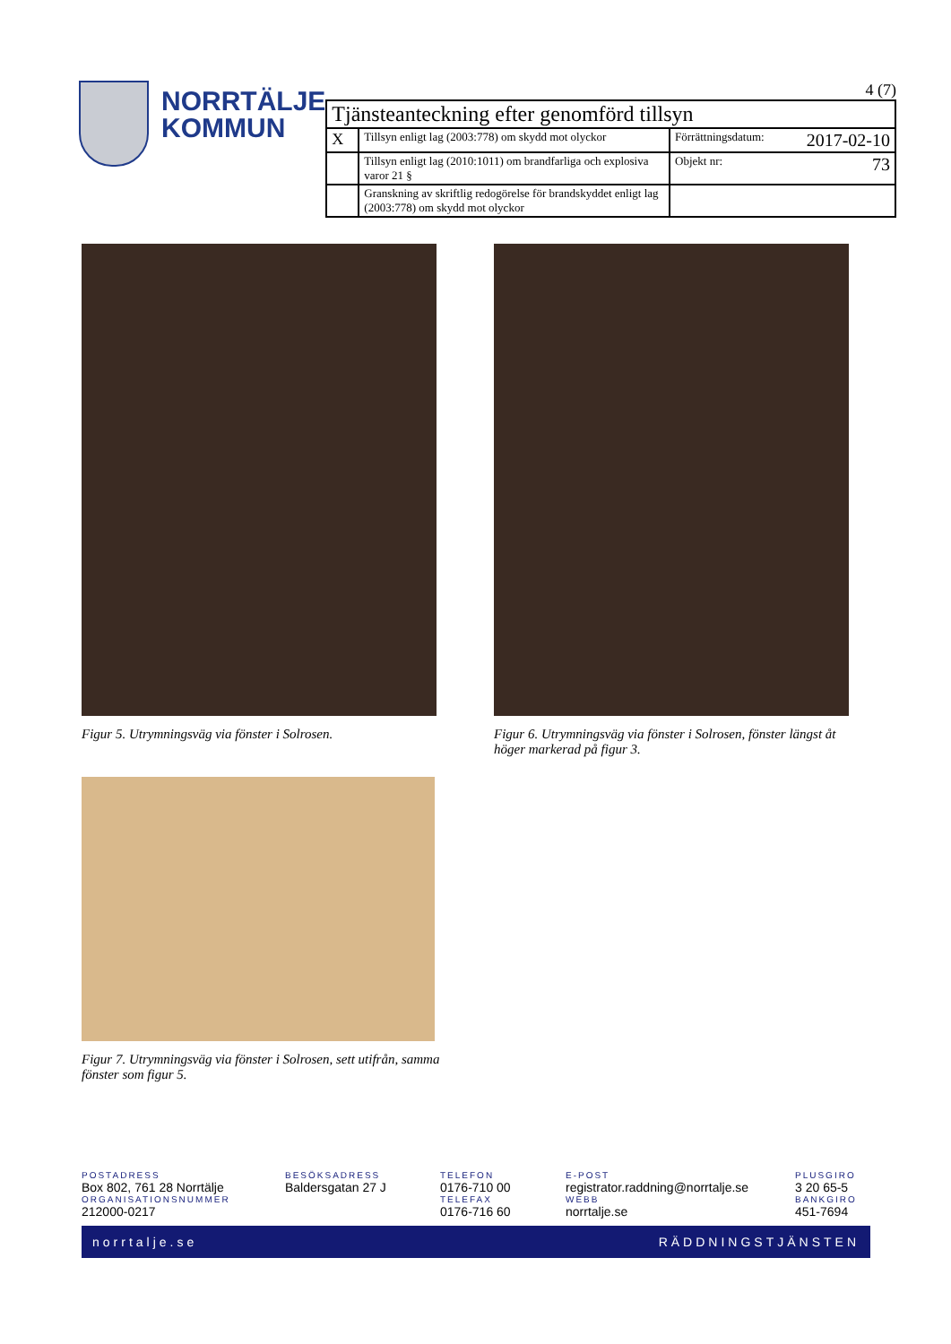NORRTÄLJE
KOMMUN
4 (7)
| Tjänsteanteckning efter genomförd tillsyn | | |
| X | Tillsyn enligt lag (2003:778) om skydd mot olyckor | Förrättningsdatum: 2017-02-10 |
| | Tillsyn enligt lag (2010:1011) om brandfarliga och explosiva varor 21 § | Objekt nr: 73 |
| | Granskning av skriftlig redogörelse för brandskyddet enligt lag (2003:778) om skydd mot olyckor | |
Figur 5. Utrymningsväg via fönster i Solrosen.
Figur 6. Utrymningsväg via fönster i Solrosen, fönster längst åt höger markerad på figur 3.
Figur 7. Utrymningsväg via fönster i Solrosen, sett utifrån, samma fönster som figur 5.
POSTADRESS
Box 802, 761 28 Norrtälje
ORGANISATIONSNUMMER
212000-0217
BESÖKSADRESS
Baldersgatan 27 J
TELEFON
0176-710 00
TELEFAX
0176-716 60
E-POST
registrator.raddning@norrtalje.se
WEBB
norrtalje.se
PLUSGIRO
3 20 65-5
BANKGIRO
451-7694
norrtalje.se RÄDDNINGSTJÄNSTEN